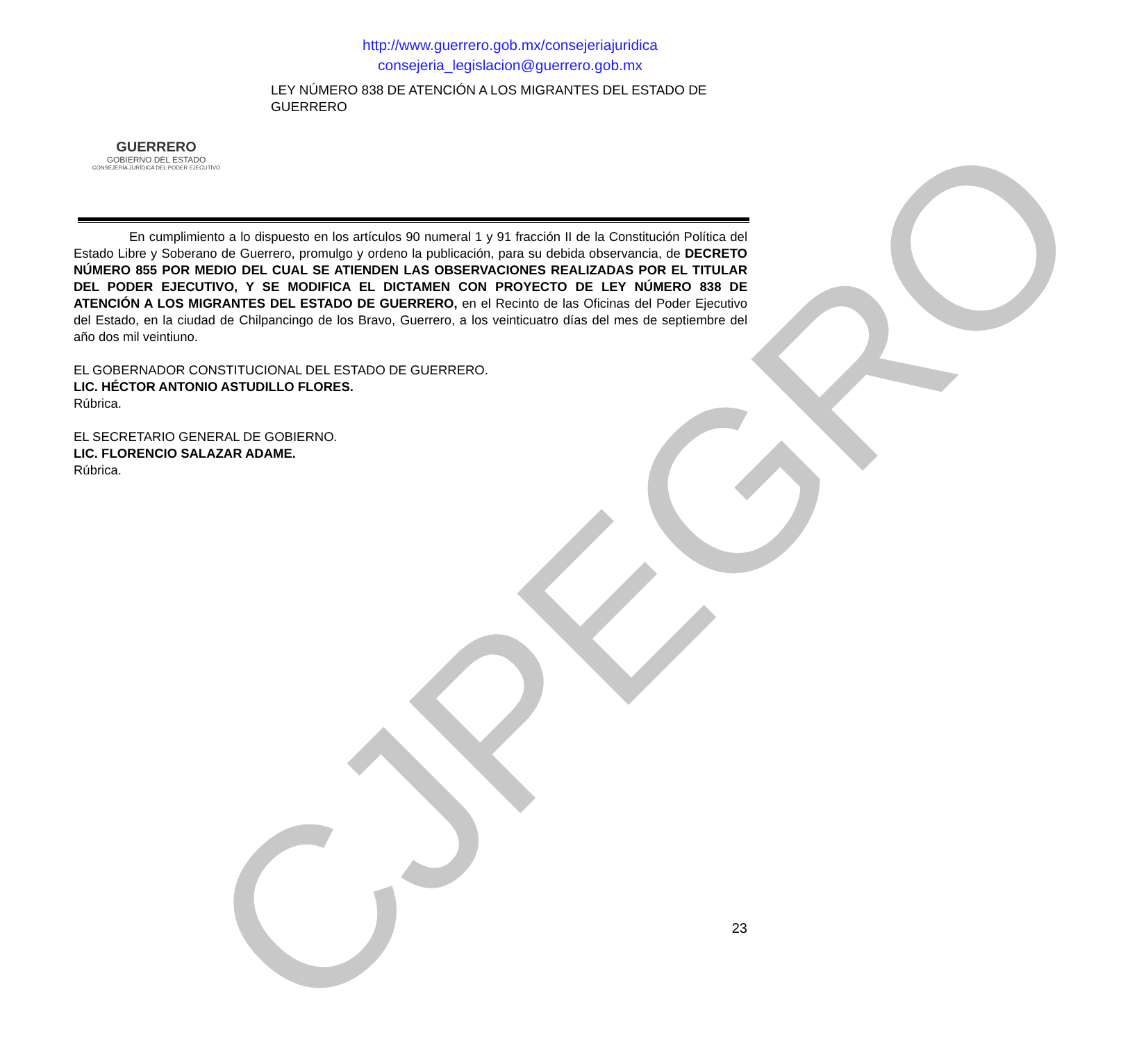CJPEGRO
GUERRERO
GOBIERNO DEL ESTADO
CONSEJERÍA JURÍDICA DEL PODER EJECUTIVO
http://www.guerrero.gob.mx/consejeriajuridica
consejeria_legislacion@guerrero.gob.mx
LEY NÚMERO 838 DE ATENCIÓN A LOS MIGRANTES DEL ESTADO DE GUERRERO
En cumplimiento a lo dispuesto en los artículos 90 numeral 1 y 91 fracción II de la Constitución Política del Estado Libre y Soberano de Guerrero, promulgo y ordeno la publicación, para su debida observancia, de DECRETO NÚMERO 855 POR MEDIO DEL CUAL SE ATIENDEN LAS OBSERVACIONES REALIZADAS POR EL TITULAR DEL PODER EJECUTIVO, Y SE MODIFICA EL DICTAMEN CON PROYECTO DE LEY NÚMERO 838 DE ATENCIÓN A LOS MIGRANTES DEL ESTADO DE GUERRERO, en el Recinto de las Oficinas del Poder Ejecutivo del Estado, en la ciudad de Chilpancingo de los Bravo, Guerrero, a los veinticuatro días del mes de septiembre del año dos mil veintiuno.
EL GOBERNADOR CONSTITUCIONAL DEL ESTADO DE GUERRERO.
LIC. HÉCTOR ANTONIO ASTUDILLO FLORES.
Rúbrica.
EL SECRETARIO GENERAL DE GOBIERNO.
LIC. FLORENCIO SALAZAR ADAME.
Rúbrica.
23